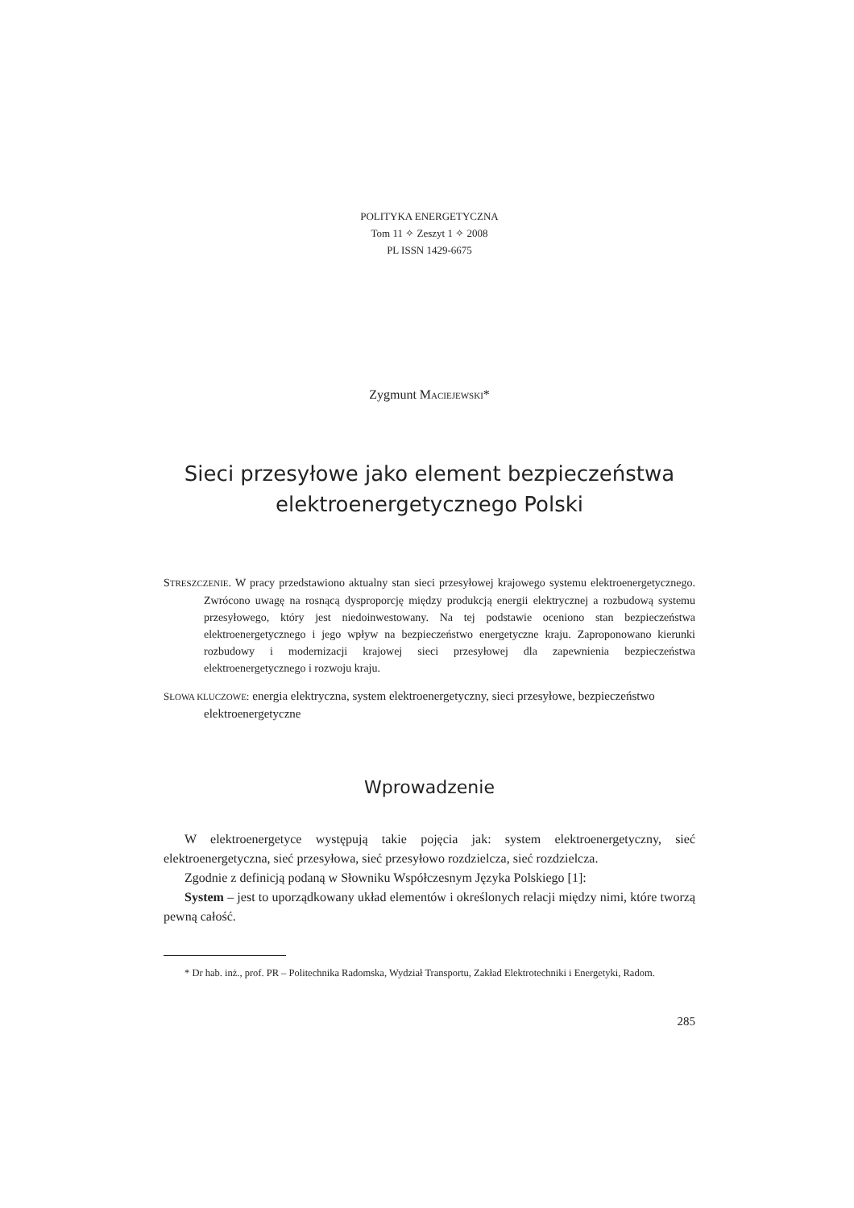POLITYKA ENERGETYCZNA
Tom 11 ✧ Zeszyt 1 ✧ 2008
PL ISSN 1429-6675
Zygmunt MACIEJEWSKI*
Sieci przesyłowe jako element bezpieczeństwa
elektroenergetycznego Polski
STRESZCZENIE. W pracy przedstawiono aktualny stan sieci przesyłowej krajowego systemu elektroenergetycznego. Zwrócono uwagę na rosnącą dysproporcję między produkcją energii elektrycznej a rozbudową systemu przesyłowego, który jest niedoinwestowany. Na tej podstawie oceniono stan bezpieczeństwa elektroenergetycznego i jego wpływ na bezpieczeństwo energetyczne kraju. Zaproponowano kierunki rozbudowy i modernizacji krajowej sieci przesyłowej dla zapewnienia bezpieczeństwa elektroenergetycznego i rozwoju kraju.
SŁOWA KLUCZOWE: energia elektryczna, system elektroenergetyczny, sieci przesyłowe, bezpieczeństwo elektroenergetyczne
Wprowadzenie
W elektroenergetyce występują takie pojęcia jak: system elektroenergetyczny, sieć elektroenergetyczna, sieć przesyłowa, sieć przesyłowo rozdzielcza, sieć rozdzielcza.
Zgodnie z definicją podaną w Słowniku Współczesnym Języka Polskiego [1]:
System – jest to uporządkowany układ elementów i określonych relacji między nimi, które tworzą pewną całość.
* Dr hab. inż., prof. PR – Politechnika Radomska, Wydział Transportu, Zakład Elektrotechniki i Energetyki, Radom.
285